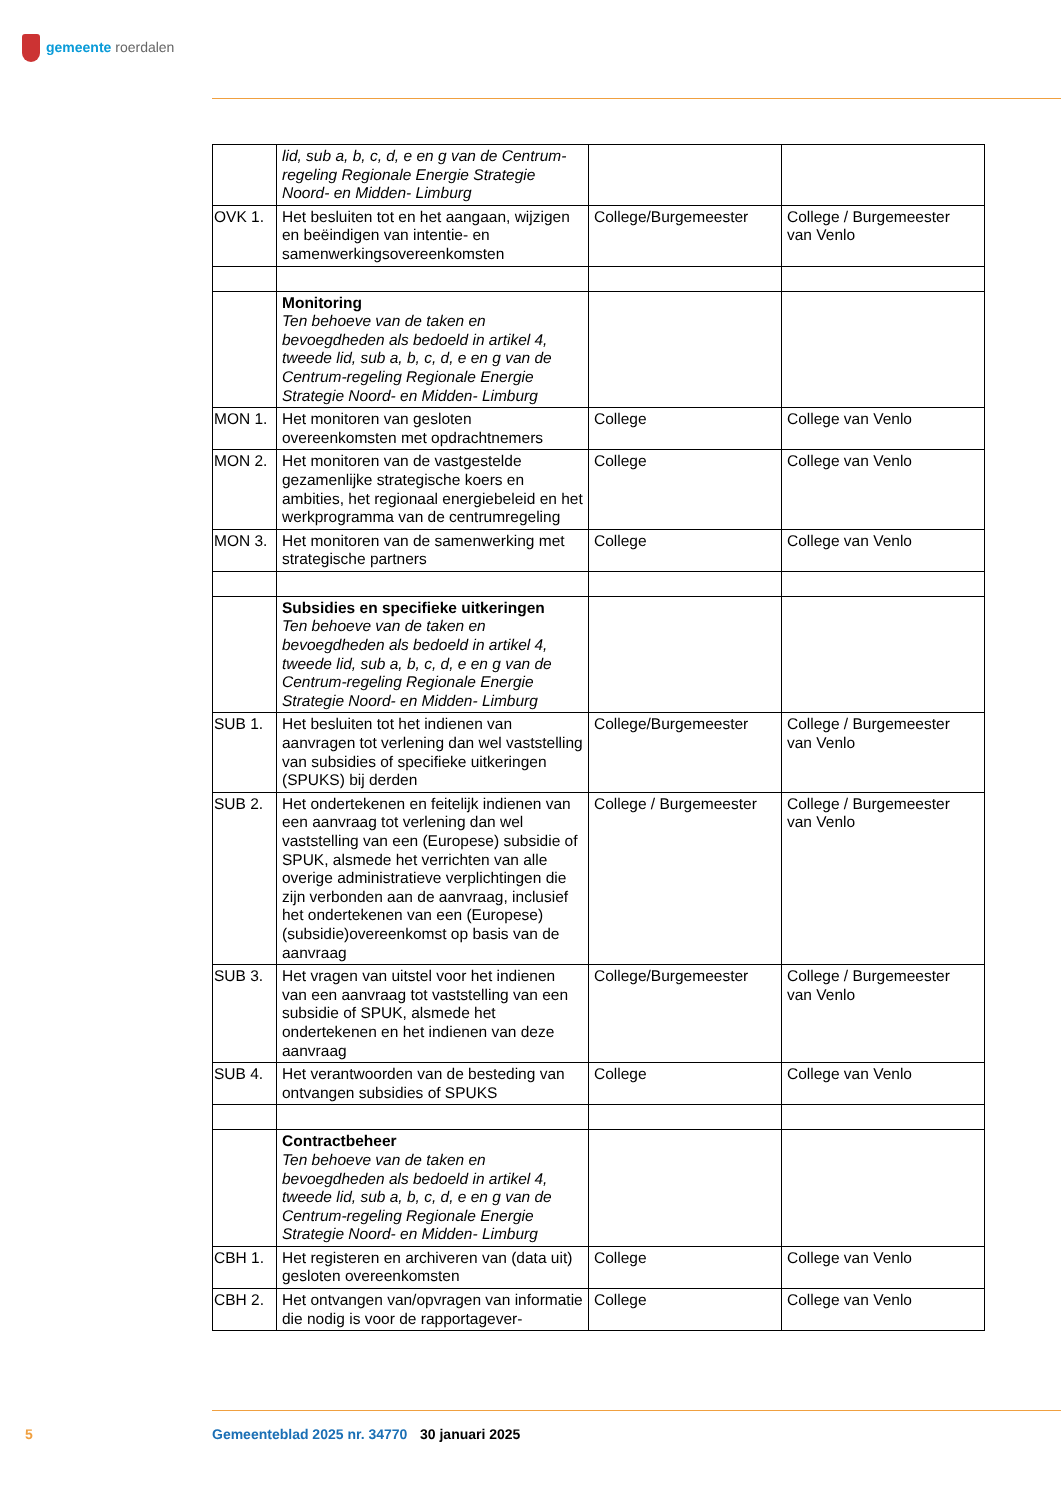gemeente roerdalen
| | lid, sub a, b, c, d, e en g van de Centrum-regeling Regionale Energie Strategie Noord- en Midden- Limburg | | |
| OVK 1. | Het besluiten tot en het aangaan, wijzigen en beëindigen van intentie- en samenwerkingsovereenkomsten | College/Burgemeester | College / Burgemeester van Venlo |
| | Monitoring Ten behoeve van de taken en bevoegdheden als bedoeld in artikel 4, tweede lid, sub a, b, c, d, e en g van de Centrum-regeling Regionale Energie Strategie Noord- en Midden- Limburg | | |
| MON 1. | Het monitoren van gesloten overeenkomsten met opdrachtnemers | College | College van Venlo |
| MON 2. | Het monitoren van de vastgestelde gezamenlijke strategische koers en ambities, het regionaal energiebeleid en het werkprogramma van de centrumregeling | College | College van Venlo |
| MON 3. | Het monitoren van de samenwerking met strategische partners | College | College van Venlo |
| | Subsidies en specifieke uitkeringen Ten behoeve van de taken en bevoegdheden als bedoeld in artikel 4, tweede lid, sub a, b, c, d, e en g van de Centrum-regeling Regionale Energie Strategie Noord- en Midden- Limburg | | |
| SUB 1. | Het besluiten tot het indienen van aanvragen tot verlening dan wel vaststelling van subsidies of specifieke uitkeringen (SPUKS) bij derden | College/Burgemeester | College / Burgemeester van Venlo |
| SUB 2. | Het ondertekenen en feitelijk indienen van een aanvraag tot verlening dan wel vaststelling van een (Europese) subsidie of SPUK, alsmede het verrichten van alle overige administratieve verplichtingen die zijn verbonden aan de aanvraag, inclusief het ondertekenen van een (Europese) (subsidie)overeenkomst op basis van de aanvraag | College / Burgemeester | College / Burgemeester van Venlo |
| SUB 3. | Het vragen van uitstel voor het indienen van een aanvraag tot vaststelling van een subsidie of SPUK, alsmede het ondertekenen en het indienen van deze aanvraag | College/Burgemeester | College / Burgemeester van Venlo |
| SUB 4. | Het verantwoorden van de besteding van ontvangen subsidies of SPUKS | College | College van Venlo |
| | Contractbeheer Ten behoeve van de taken en bevoegdheden als bedoeld in artikel 4, tweede lid, sub a, b, c, d, e en g van de Centrum-regeling Regionale Energie Strategie Noord- en Midden- Limburg | | |
| CBH 1. | Het registeren en archiveren van (data uit) gesloten overeenkomsten | College | College van Venlo |
| CBH 2. | Het ontvangen van/opvragen van informatie die nodig is voor de rapportagever- | College | College van Venlo |
5 Gemeenteblad 2025 nr. 34770 30 januari 2025